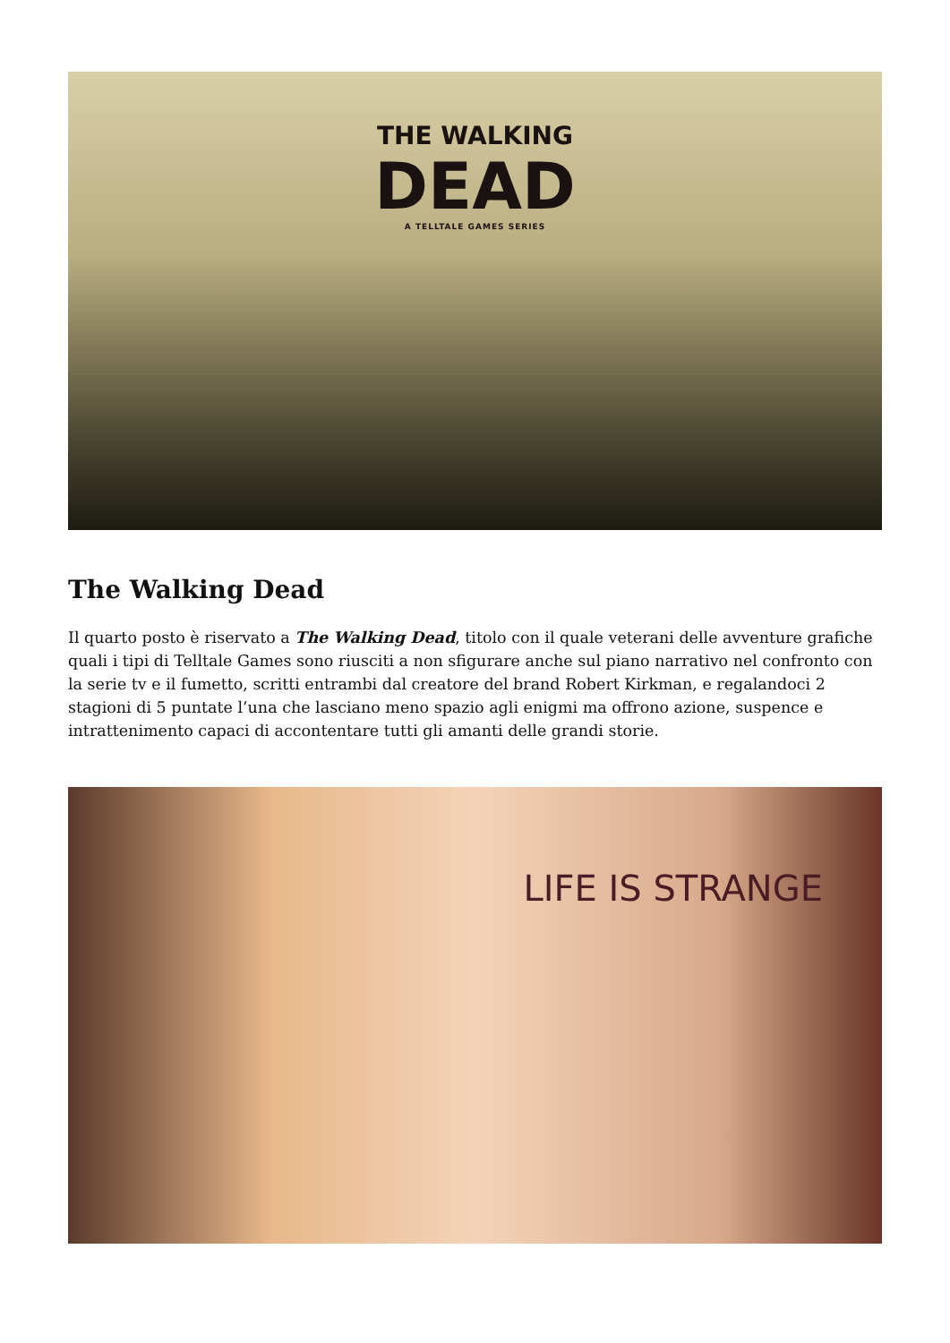THE WALKING
DEAD
A TELLTALE GAMES SERIES
The Walking Dead
Il quarto posto è riservato a The Walking Dead, titolo con il quale veterani delle avventure grafiche quali i tipi di Telltale Games sono riusciti a non sfigurare anche sul piano narrativo nel confronto con la serie tv e il fumetto, scritti entrambi dal creatore del brand Robert Kirkman, e regalandoci 2 stagioni di 5 puntate l’una che lasciano meno spazio agli enigmi ma offrono azione, suspence e intrattenimento capaci di accontentare tutti gli amanti delle grandi storie.
LIFE IS STRANGE